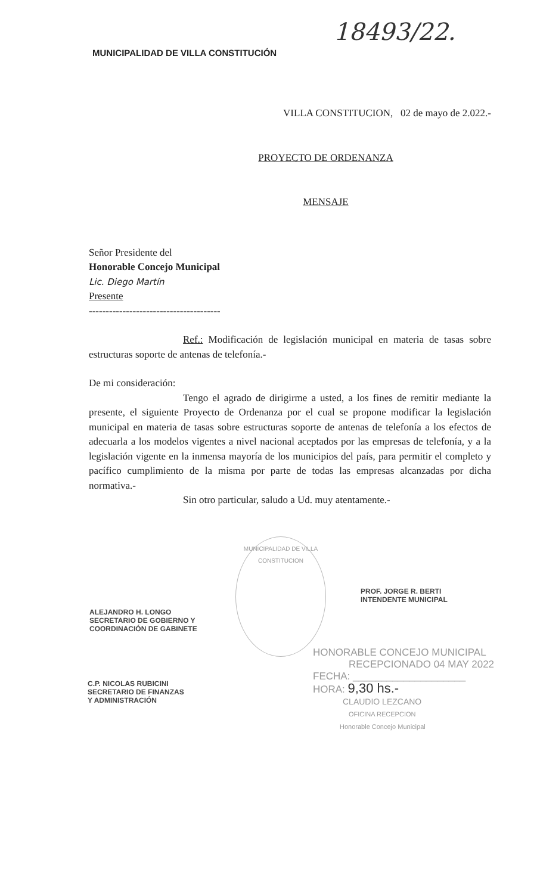MUNICIPALIDAD DE VILLA CONSTITUCIÓN
18493/22.
VILLA CONSTITUCION, 02 de mayo de 2.022.-
PROYECTO DE ORDENANZA
MENSAJE
Señor Presidente del
Honorable Concejo Municipal
Lic. Diego Martín
Presente
---------------------------------------
Ref.: Modificación de legislación municipal en materia de tasas sobre estructuras soporte de antenas de telefonía.-
De mi consideración:
Tengo el agrado de dirigirme a usted, a los fines de remitir mediante la presente, el siguiente Proyecto de Ordenanza por el cual se propone modificar la legislación municipal en materia de tasas sobre estructuras soporte de antenas de telefonía a los efectos de adecuarla a los modelos vigentes a nivel nacional aceptados por las empresas de telefonía, y a la legislación vigente en la inmensa mayoría de los municipios del país, para permitir el completo y pacífico cumplimiento de la misma por parte de todas las empresas alcanzadas por dicha normativa.-
Sin otro particular, saludo a Ud. muy atentamente.-
ALEJANDRO H. LONGO
SECRETARIO DE GOBIERNO Y
COORDINACIÓN DE GABINETE
MUNICIPALIDAD DE VILLA CONSTITUCION
PROF. JORGE R. BERTI
INTENDENTE MUNICIPAL
C.P. NICOLAS RUBICINI
SECRETARIO DE FINANZAS
Y ADMINISTRACIÓN
HONORABLE CONCEJO MUNICIPAL
RECEPCIONADO 04 MAY 2022
FECHA: ____________________
HORA: 9,30 hs.-
CLAUDIO LEZCANO
OFICINA RECEPCION
Honorable Concejo Municipal